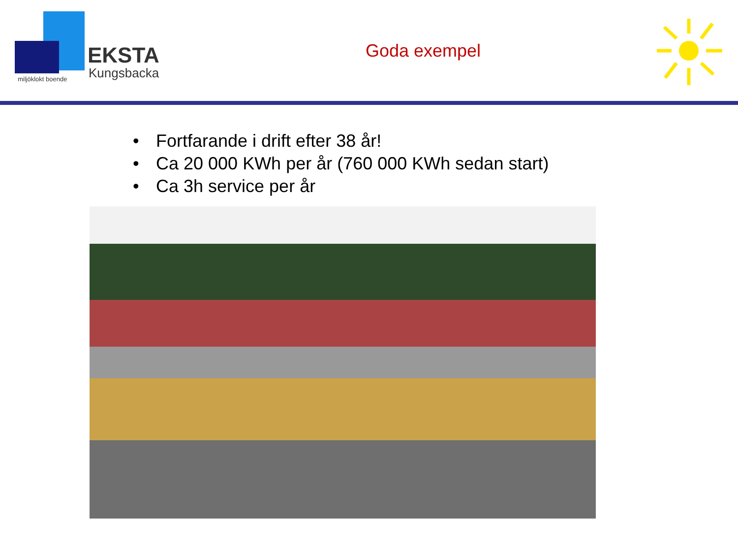EKSTA
Kungsbacka
miljöklokt boende
Goda exempel
• Fortfarande i drift efter 38 år!
• Ca 20 000 KWh per år (760 000 KWh sedan start)
• Ca 3h service per år